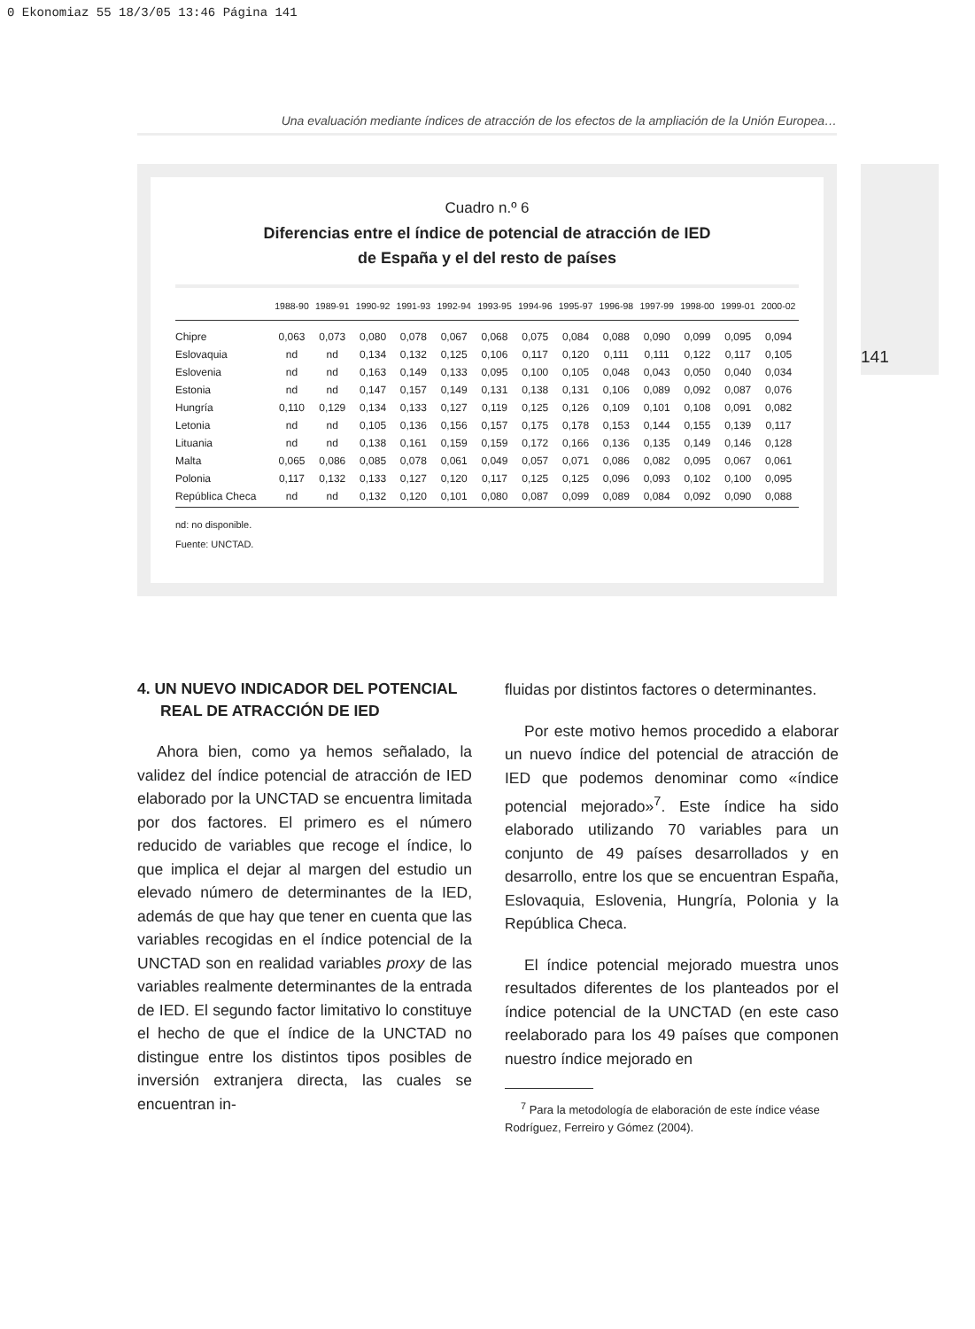0 Ekonomiaz 55 18/3/05 13:46 Página 141
Una evaluación mediante índices de atracción de los efectos de la ampliación de la Unión Europea…
141
Cuadro n.º 6
Diferencias entre el índice de potencial de atracción de IED
de España y el del resto de países
| | 1988-90 | 1989-91 | 1990-92 | 1991-93 | 1992-94 | 1993-95 | 1994-96 | 1995-97 | 1996-98 | 1997-99 | 1998-00 | 1999-01 | 2000-02 |
| --- | --- | --- | --- | --- | --- | --- | --- | --- | --- | --- | --- | --- | --- |
| Chipre | 0,063 | 0,073 | 0,080 | 0,078 | 0,067 | 0,068 | 0,075 | 0,084 | 0,088 | 0,090 | 0,099 | 0,095 | 0,094 |
| Eslovaquia | nd | nd | 0,134 | 0,132 | 0,125 | 0,106 | 0,117 | 0,120 | 0,111 | 0,111 | 0,122 | 0,117 | 0,105 |
| Eslovenia | nd | nd | 0,163 | 0,149 | 0,133 | 0,095 | 0,100 | 0,105 | 0,048 | 0,043 | 0,050 | 0,040 | 0,034 |
| Estonia | nd | nd | 0,147 | 0,157 | 0,149 | 0,131 | 0,138 | 0,131 | 0,106 | 0,089 | 0,092 | 0,087 | 0,076 |
| Hungría | 0,110 | 0,129 | 0,134 | 0,133 | 0,127 | 0,119 | 0,125 | 0,126 | 0,109 | 0,101 | 0,108 | 0,091 | 0,082 |
| Letonia | nd | nd | 0,105 | 0,136 | 0,156 | 0,157 | 0,175 | 0,178 | 0,153 | 0,144 | 0,155 | 0,139 | 0,117 |
| Lituania | nd | nd | 0,138 | 0,161 | 0,159 | 0,159 | 0,172 | 0,166 | 0,136 | 0,135 | 0,149 | 0,146 | 0,128 |
| Malta | 0,065 | 0,086 | 0,085 | 0,078 | 0,061 | 0,049 | 0,057 | 0,071 | 0,086 | 0,082 | 0,095 | 0,067 | 0,061 |
| Polonia | 0,117 | 0,132 | 0,133 | 0,127 | 0,120 | 0,117 | 0,125 | 0,125 | 0,096 | 0,093 | 0,102 | 0,100 | 0,095 |
| República Checa | nd | nd | 0,132 | 0,120 | 0,101 | 0,080 | 0,087 | 0,099 | 0,089 | 0,084 | 0,092 | 0,090 | 0,088 |
nd: no disponible.
Fuente: UNCTAD.
4. UN NUEVO INDICADOR DEL POTENCIAL REAL DE ATRACCIÓN DE IED
Ahora bien, como ya hemos señalado, la validez del índice potencial de atracción de IED elaborado por la UNCTAD se encuentra limitada por dos factores. El primero es el número reducido de variables que recoge el índice, lo que implica el dejar al margen del estudio un elevado número de determinantes de la IED, además de que hay que tener en cuenta que las variables recogidas en el índice potencial de la UNCTAD son en realidad variables proxy de las variables realmente determinantes de la entrada de IED. El segundo factor limitativo lo constituye el hecho de que el índice de la UNCTAD no distingue entre los distintos tipos posibles de inversión extranjera directa, las cuales se encuentran in-
fluidas por distintos factores o determinantes.
Por este motivo hemos procedido a elaborar un nuevo índice del potencial de atracción de IED que podemos denominar como «índice potencial mejorado»<sup>7</sup>. Este índice ha sido elaborado utilizando 70 variables para un conjunto de 49 países desarrollados y en desarrollo, entre los que se encuentran España, Eslovaquia, Eslovenia, Hungría, Polonia y la República Checa.
El índice potencial mejorado muestra unos resultados diferentes de los planteados por el índice potencial de la UNCTAD (en este caso reelaborado para los 49 países que componen nuestro índice mejorado en
<sup>7</sup> Para la metodología de elaboración de este índice véase Rodríguez, Ferreiro y Gómez (2004).